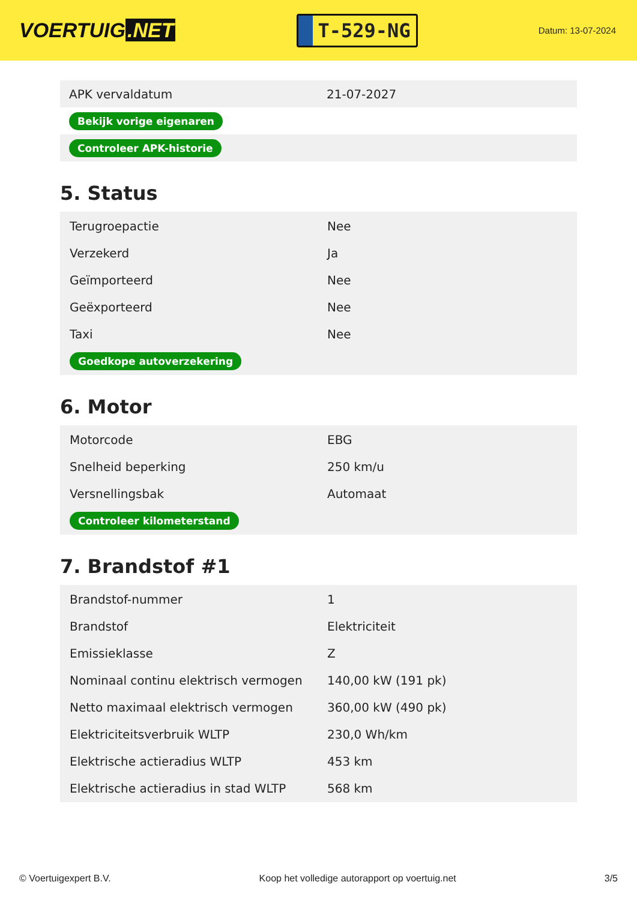VOERTUIG.NET
T-529-NG
Datum: 13-07-2024
| APK vervaldatum | 21-07-2027 |
| Bekijk vorige eigenaren | |
| Controleer APK-historie | |
5. Status
| Terugroepactie | Nee |
| Verzekerd | Ja |
| Geïmporteerd | Nee |
| Geëxporteerd | Nee |
| Taxi | Nee |
| Goedkope autoverzekering | |
6. Motor
| Motorcode | EBG |
| Snelheid beperking | 250 km/u |
| Versnellingsbak | Automaat |
| Controleer kilometerstand | |
7. Brandstof #1
| Brandstof-nummer | 1 |
| Brandstof | Elektriciteit |
| Emissieklasse | Z |
| Nominaal continu elektrisch vermogen | 140,00 kW (191 pk) |
| Netto maximaal elektrisch vermogen | 360,00 kW (490 pk) |
| Elektriciteitsverbruik WLTP | 230,0 Wh/km |
| Elektrische actieradius WLTP | 453 km |
| Elektrische actieradius in stad WLTP | 568 km |
© Voertuigexpert B.V. Koop het volledige autorapport op voertuig.net 3/5